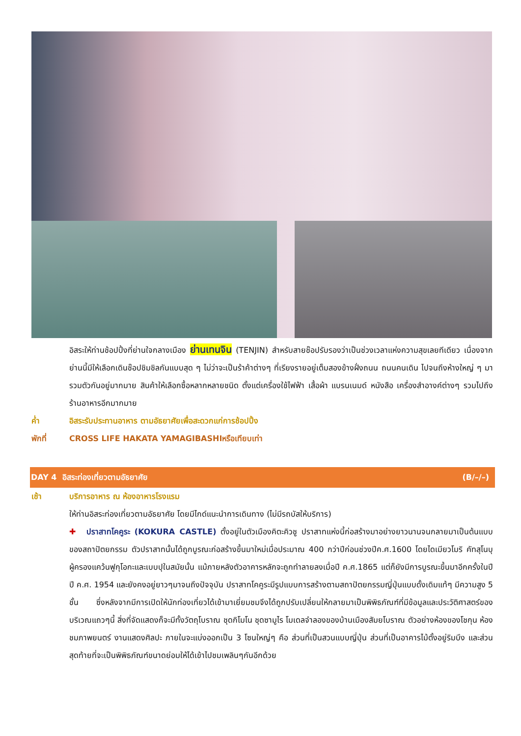อิสระให้ท่านช้อปปิ้งที่ย่านใจกลางเมือง ย่านเทนจิน (TENJIN) สำหรับสายช๊อปรับรองว่าเป็นช่วงเวลาแห่งความสุขเลยทีเดียว เนื่องจากย่านนี้มีให้เลือกเดินช๊อปชิมชิลกันแบบสุด ๆ ไม่ว่าจะเป็นร้าค้าต่างๆ ที่เรียงรายอยู่เต็มสองข้างฝั่งถนน ถนนคนเดิน ไปจนถึงห้างใหญ่ ๆ มารวมตัวกันอยู่มากมาย สินค้าให้เลือกซื้อหลากหลายชนิด ตั้งแต่เครื่องใช้ไฟฟ้า เสื้อผ้า แบรนเนมด์ หนังสือ เครื่องสำอางค์ต่างๆ รวมไปถึงร้านอาหารอีกมากมาย
ค่ำ อิสระรับประทานอาหาร ตามอัธยาศัยเพื่อสะดวกแก่การช้อปปิ้ง
พักที่ CROSS LIFE HAKATA YAMAGIBASHIหรือเทียบเท่า
DAY 4 อิสระท่องเที่ยวตามอัธยาศัย (B/–/–)
เช้า บริการอาหาร ณ ห้องอาหารโรงแรม
ให้ท่านอิสระท่องเที่ยวตามอัธยาศัย โดยมีไกด์แนะนำการเดินทาง (ไม่มีรถบัสให้บริการ)
✚ ปราสาทโคคูระ (KOKURA CASTLE) ตั้งอยู่ในตัวเมืองคิตะคิวชู ปราสาทแห่งนี้ก่อสร้างมาอย่างยาวนานจนกลายมาเป็นต้นแบบของสถาปัตยกรรม ตัวปราสาทนั้นได้ถูกบูรณะก่อสร้างขึ้นมาใหม่เมื่อประมาณ 400 กว่าปีก่อนช่วงปีค.ศ.1600 โดยไดเมียวโมริ คัทสุโนบุ ผู้ครองแคว้นฟูกุโอกะและเบบปุในสมัยนั้น แม้ภายหลังตัวอาคารหลักจะถูกทำลายลงเมื่อปี ค.ศ.1865 แต่ก็ยังมีการบูรณะขึ้นมาอีกครั้งในปี ปี ค.ศ. 1954 และยังคงอยู่ยาวๆมาจนถึงปัจจุบัน ปราสาทโคคูระมีรูปแบบการสร้างตามสถาปัตยกรรมญี่ปุ่นแบบดั้งเดิมแท้ๆ มีความสูง 5 ชั้น ซึ่งหลังจากมีการเปิดให้นักท่องเที่ยวได้เข้ามาเยี่ยมชมจึงได้ถูกปรับเปลี่ยนให้กลายมาเป็นพิพิธภัณฑ์ที่มีข้อมูลและประวัติศาสตร์ของบริเวณแถวๆนี้ สิ่งที่จัดแสดงก็จะมีทั้งวัตถุโบราณ ชุดกิโมโน ชุดซามูไร โมเดลจำลองของบ้านเมืองสัมยโบราณ ตัวอย่างห้องของโชกุน ห้องชมภาพยนตร์ งานแสดงศิลปะ ภายในจะแบ่งออกเป็น 3 โซนใหญ่ๆ คือ ส่วนที่เป็นสวนแบบญี่ปุ่น ส่วนที่เป็นอาคารไม้ตั้งอยู่ริมบึง และส่วนสุดท้ายที่จะเป็นพิพิธภัณฑ์ขนาดย่อมให้ได้เข้าไปชมเพลินๆกันอีกด้วย